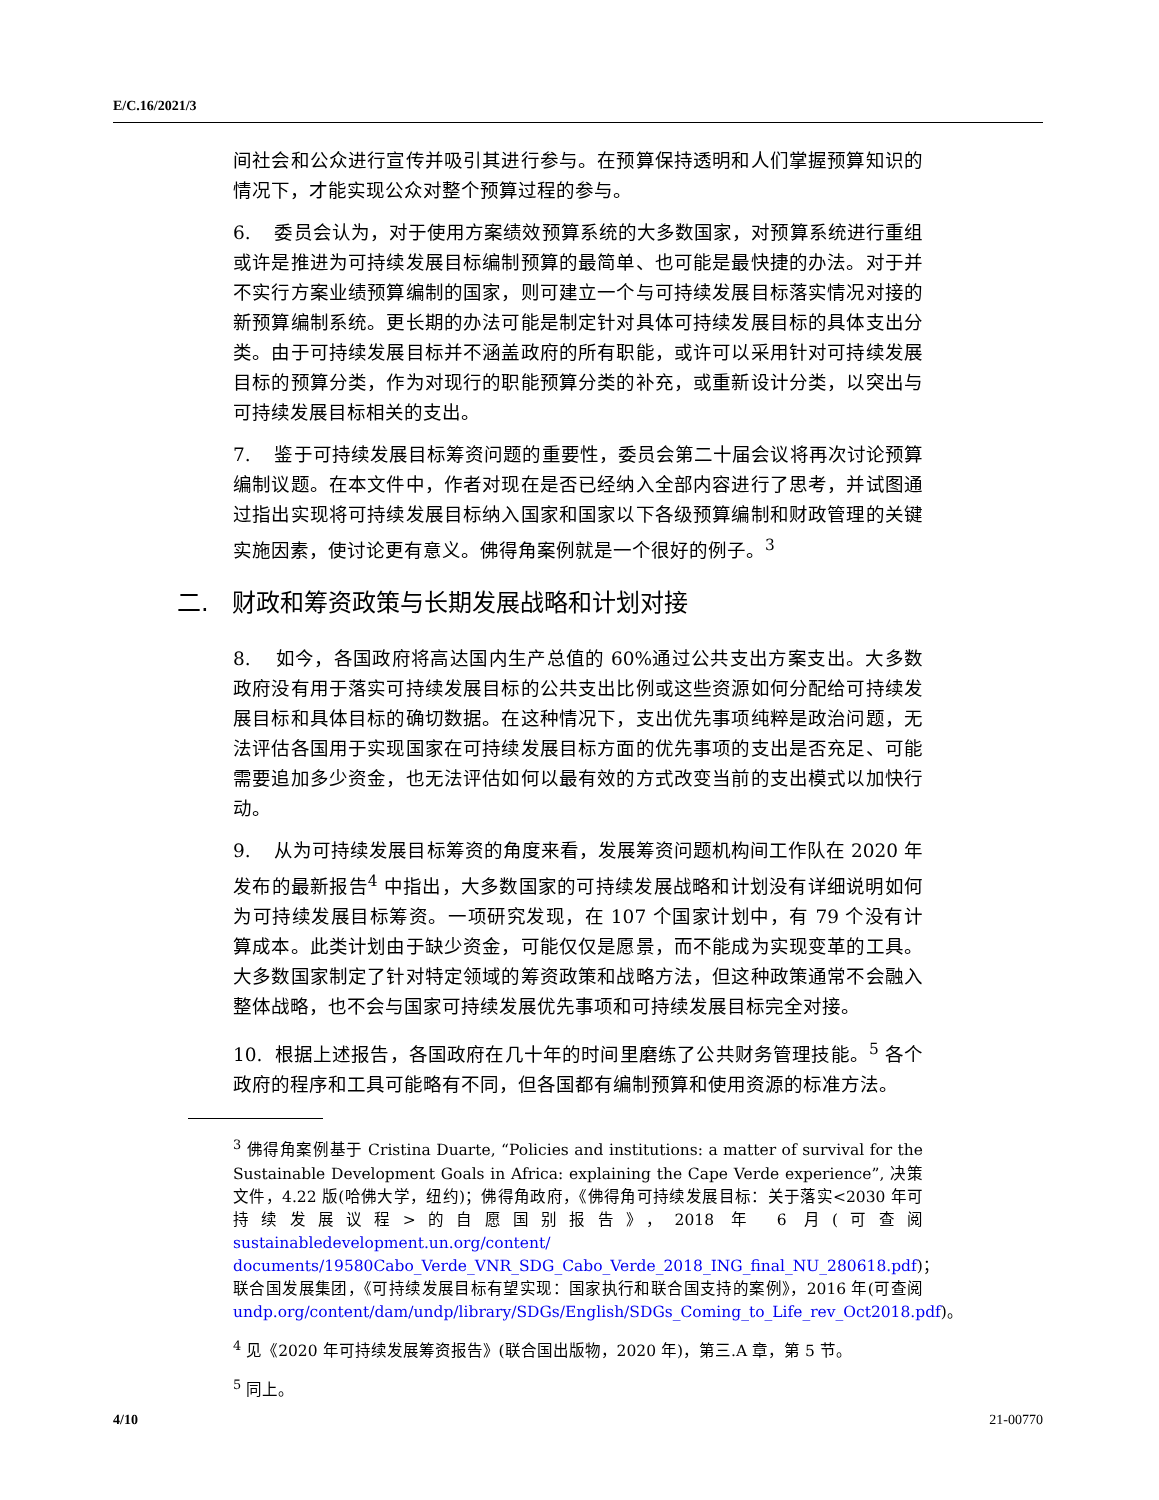E/C.16/2021/3
间社会和公众进行宣传并吸引其进行参与。在预算保持透明和人们掌握预算知识的情况下，才能实现公众对整个预算过程的参与。
6. 委员会认为，对于使用方案绩效预算系统的大多数国家，对预算系统进行重组或许是推进为可持续发展目标编制预算的最简单、也可能是最快捷的办法。对于并不实行方案业绩预算编制的国家，则可建立一个与可持续发展目标落实情况对接的新预算编制系统。更长期的办法可能是制定针对具体可持续发展目标的具体支出分类。由于可持续发展目标并不涵盖政府的所有职能，或许可以采用针对可持续发展目标的预算分类，作为对现行的职能预算分类的补充，或重新设计分类，以突出与可持续发展目标相关的支出。
7. 鉴于可持续发展目标筹资问题的重要性，委员会第二十届会议将再次讨论预算编制议题。在本文件中，作者对现在是否已经纳入全部内容进行了思考，并试图通过指出实现将可持续发展目标纳入国家和国家以下各级预算编制和财政管理的关键实施因素，使讨论更有意义。佛得角案例就是一个很好的例子。<sup>3</sup>
二. 财政和筹资政策与长期发展战略和计划对接
8. 如今，各国政府将高达国内生产总值的 60%通过公共支出方案支出。大多数政府没有用于落实可持续发展目标的公共支出比例或这些资源如何分配给可持续发展目标和具体目标的确切数据。在这种情况下，支出优先事项纯粹是政治问题，无法评估各国用于实现国家在可持续发展目标方面的优先事项的支出是否充足、可能需要追加多少资金，也无法评估如何以最有效的方式改变当前的支出模式以加快行动。
9. 从为可持续发展目标筹资的角度来看，发展筹资问题机构间工作队在 2020 年发布的最新报告<sup>4</sup> 中指出，大多数国家的可持续发展战略和计划没有详细说明如何为可持续发展目标筹资。一项研究发现，在 107 个国家计划中，有 79 个没有计算成本。此类计划由于缺少资金，可能仅仅是愿景，而不能成为实现变革的工具。大多数国家制定了针对特定领域的筹资政策和战略方法，但这种政策通常不会融入整体战略，也不会与国家可持续发展优先事项和可持续发展目标完全对接。
10. 根据上述报告，各国政府在几十年的时间里磨练了公共财务管理技能。<sup>5</sup> 各个政府的程序和工具可能略有不同，但各国都有编制预算和使用资源的标准方法。
<sup>3</sup> 佛得角案例基于 Cristina Duarte, “Policies and institutions: a matter of survival for the Sustainable Development Goals in Africa: explaining the Cape Verde experience”, 决策文件，4.22 版(哈佛大学，纽约)；佛得角政府，《佛得角可持续发展目标：关于落实<2030 年可持续发展议程>的自愿国别报告》，2018 年 6 月(可查阅 sustainabledevelopment.un.org/content/ documents/19580Cabo_Verde_VNR_SDG_Cabo_Verde_2018_ING_final_NU_280618.pdf)；联合国发展集团，《可持续发展目标有望实现：国家执行和联合国支持的案例》，2016 年(可查阅 undp.org/content/dam/undp/library/SDGs/English/SDGs_Coming_to_Life_rev_Oct2018.pdf)。
<sup>4</sup> 见《2020 年可持续发展筹资报告》(联合国出版物，2020 年)，第三.A 章，第 5 节。
<sup>5</sup> 同上。
4/10 21-00770